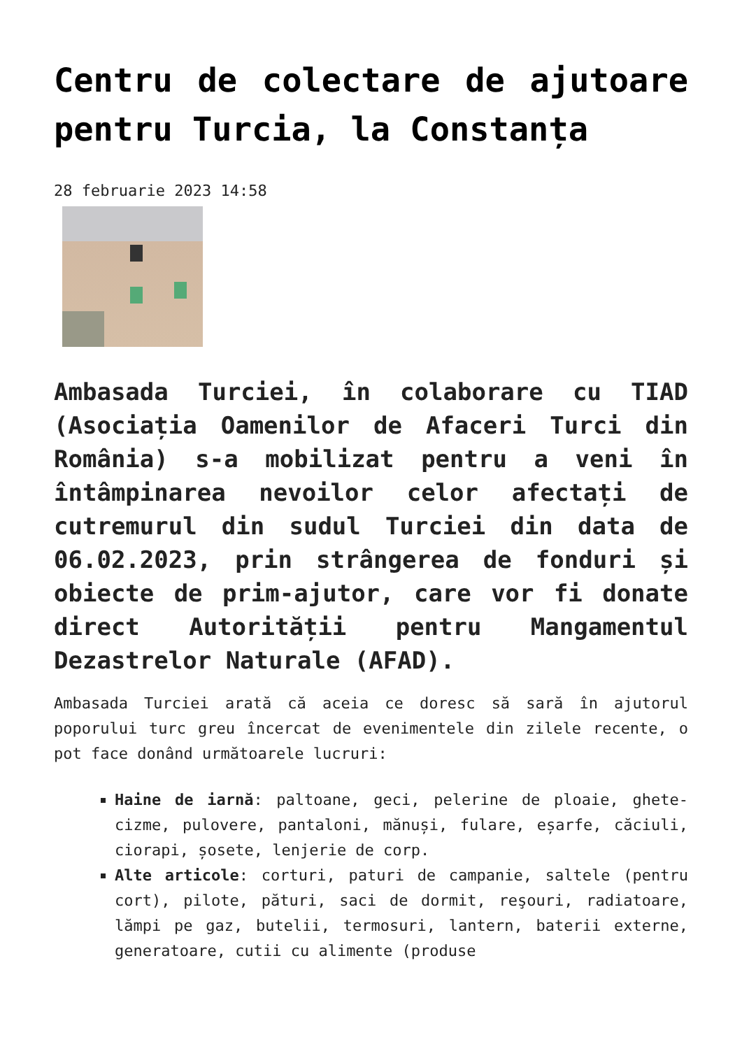Centru de colectare de ajutoare pentru Turcia, la Constanța
28 februarie 2023 14:58
Ambasada Turciei, în colaborare cu TIAD (Asociația Oamenilor de Afaceri Turci din România) s-a mobilizat pentru a veni în întâmpinarea nevoilor celor afectați de cutremurul din sudul Turciei din data de 06.02.2023, prin strângerea de fonduri și obiecte de prim-ajutor, care vor fi donate direct Autorității pentru Mangamentul Dezastrelor Naturale (AFAD).
Ambasada Turciei arată că aceia ce doresc să sară în ajutorul poporului turc greu încercat de evenimentele din zilele recente, o pot face donând următoarele lucruri:
Haine de iarnă: paltoane, geci, pelerine de ploaie, ghete-cizme, pulovere, pantaloni, mănuși, fulare, eșarfe, căciuli, ciorapi, șosete, lenjerie de corp.
Alte articole: corturi, paturi de campanie, saltele (pentru cort), pilote, pături, saci de dormit, reşouri, radiatoare, lămpi pe gaz, butelii, termosuri, lantern, baterii externe, generatoare, cutii cu alimente (produse